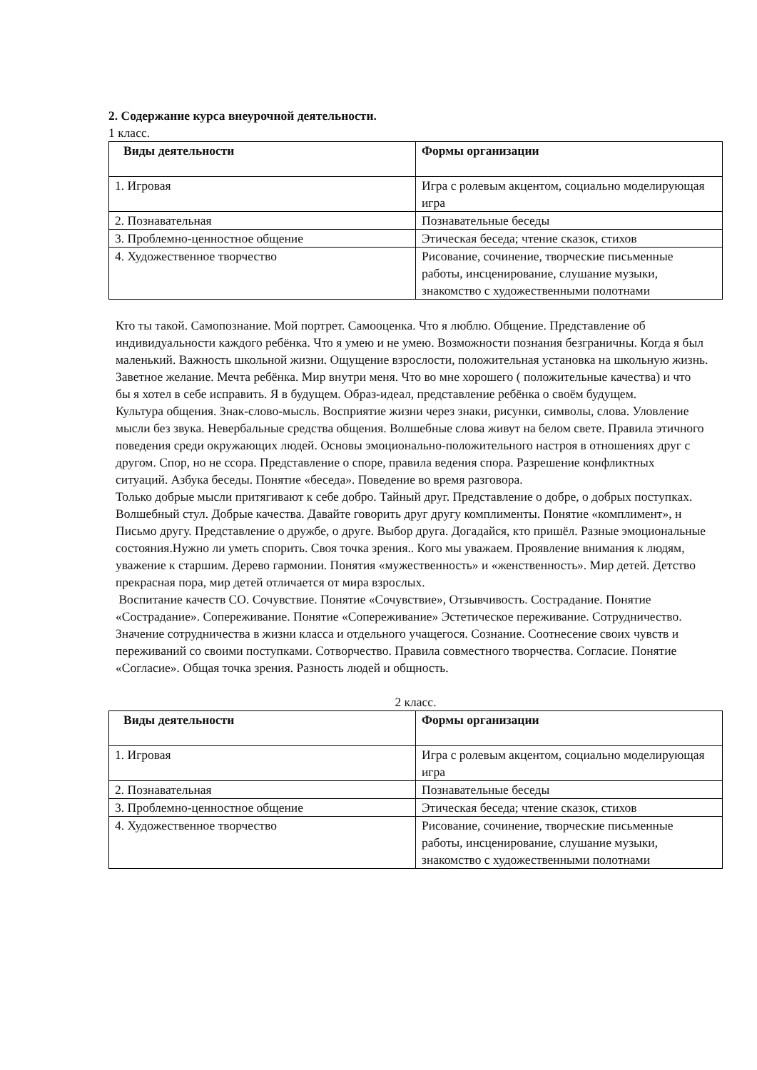2. Содержание курса внеурочной деятельности.
1 класс.
| Виды деятельности | Формы организации |
| --- | --- |
| 1. Игровая | Игра с ролевым акцентом, социально моделирующая игра |
| 2. Познавательная | Познавательные беседы |
| 3. Проблемно-ценностное общение | Этическая беседа; чтение сказок, стихов |
| 4. Художественное творчество | Рисование, сочинение, творческие письменные работы, инсценирование, слушание музыки, знакомство с художественными полотнами |
Кто ты такой. Самопознание. Мой портрет. Самооценка. Что я люблю. Общение. Представление об индивидуальности каждого ребёнка. Что я умею и не умею. Возможности познания безграничны. Когда я был маленький. Важность школьной жизни. Ощущение взрослости, положительная установка на школьную жизнь. Заветное желание. Мечта ребёнка. Мир внутри меня. Что во мне хорошего ( положительные качества) и что бы я хотел в себе исправить. Я в будущем. Образ-идеал, представление ребёнка о своём будущем.
Культура общения. Знак-слово-мысль. Восприятие жизни через знаки, рисунки, символы, слова. Уловление мысли без звука. Невербальные средства общения. Волшебные слова живут на белом свете. Правила этичного поведения среди окружающих людей. Основы эмоционально-положительного настроя в отношениях друг с другом. Спор, но не ссора. Представление о споре, правила ведения спора. Разрешение конфликтных ситуаций. Азбука беседы. Понятие «беседа». Поведение во время разговора.
Только добрые мысли притягивают к себе добро. Тайный друг. Представление о добре, о добрых поступках. Волшебный стул. Добрые качества. Давайте говорить друг другу комплименты. Понятие «комплимент», н Письмо другу. Представление о дружбе, о друге. Выбор друга. Догадайся, кто пришёл. Разные эмоциональные состояния.Нужно ли уметь спорить. Своя точка зрения.. Кого мы уважаем. Проявление внимания к людям, уважение к старшим. Дерево гармонии. Понятия «мужественность» и «женственность». Мир детей. Детство прекрасная пора, мир детей отличается от мира взрослых.
Воспитание качеств СО. Сочувствие. Понятие «Сочувствие», Отзывчивость. Сострадание. Понятие «Сострадание». Сопереживание. Понятие «Сопереживание» Эстетическое переживание. Сотрудничество. Значение сотрудничества в жизни класса и отдельного учащегося. Сознание. Соотнесение своих чувств и переживаний со своими поступками. Сотворчество. Правила совместного творчества. Согласие. Понятие «Согласие». Общая точка зрения. Разность людей и общность.
2 класс.
| Виды деятельности | Формы организации |
| --- | --- |
| 1. Игровая | Игра с ролевым акцентом, социально моделирующая игра |
| 2. Познавательная | Познавательные беседы |
| 3. Проблемно-ценностное общение | Этическая беседа; чтение сказок, стихов |
| 4. Художественное творчество | Рисование, сочинение, творческие письменные работы, инсценирование, слушание музыки, знакомство с художественными полотнами |